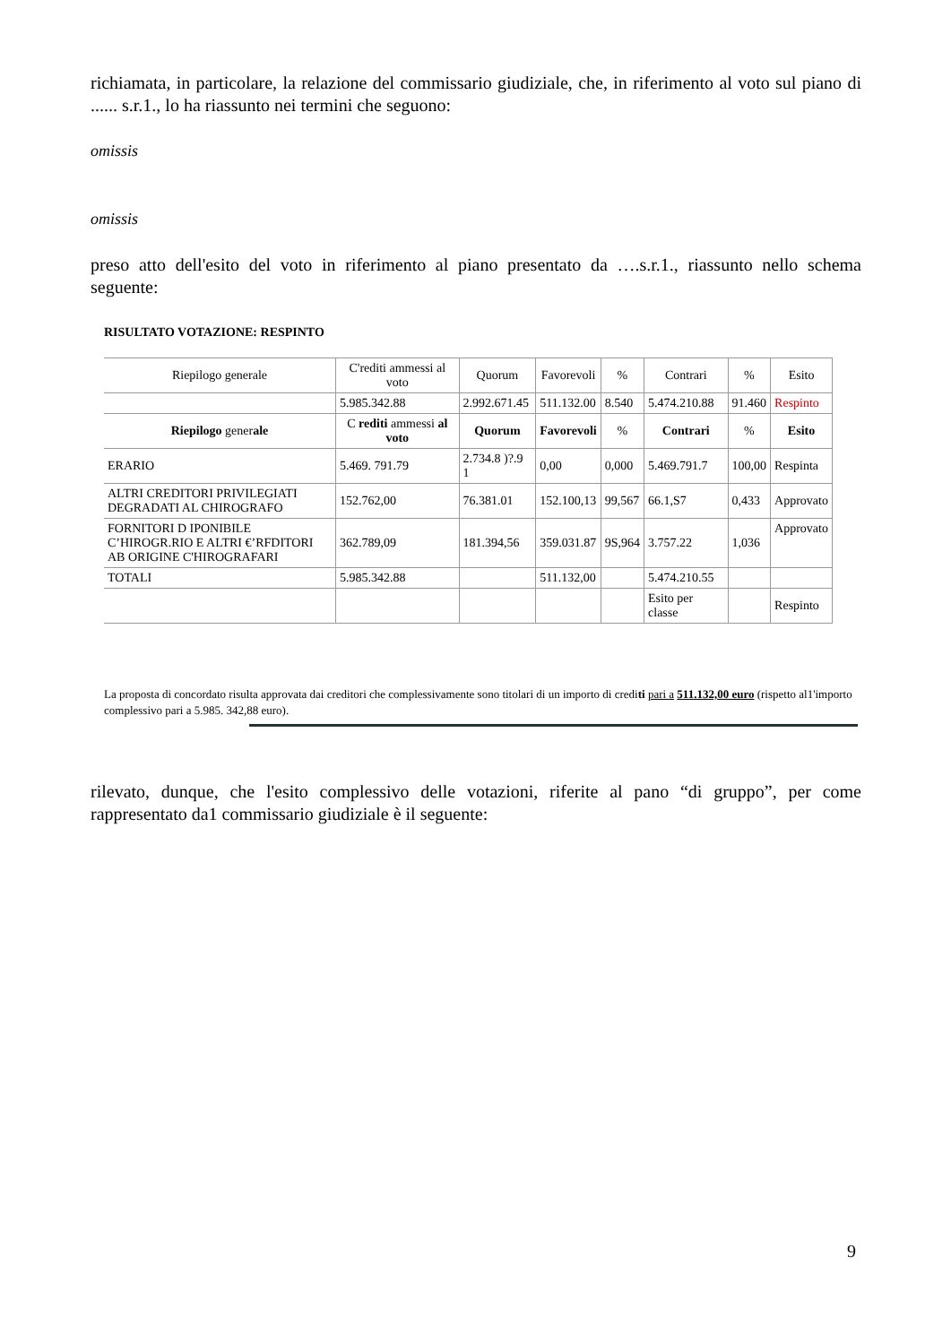richiamata, in particolare, la relazione del commissario giudiziale, che, in riferimento al voto sul piano di ...... s.r.1., lo ha riassunto nei termini che seguono:
omissis
omissis
preso atto dell'esito del voto in riferimento al piano presentato da ….s.r.1., riassunto nello schema seguente:
RISULTATO VOTAZIONE: RESPINTO
| Riepilogo generale | C'rediti ammessi al voto | Quorum | Favorevoli | % | Contrari | % | Esito |
| | 5.985.342.88 | 2.992.671.45 | 511.132.00 | 8.540 | 5.474.210.88 | 91.460 | Respinto |
| Riepilogo gener ale | C rediti ammessi al voto | Quorum | Favorevoli | % | Contrari | % | Esito |
| ERARIO | 5.469. 791.79 | 2.734.8 )?.9 1 | 0,00 | 0,000 | 5.469.791.7 | 100,00 | Respinta |
| ALTRI CREDITORI PRIVILEGIATI DEGRADATI AL CHIROGRAFO | 152.762,00 | 76.381.01 | 152.100,13 | 99,567 | 66.1,S7 | 0,433 | Approvato |
| FORNITORI D IPONIBILE C’HIROGR.RIO E ALTRI €’RFDITORI AB ORIGINE C'HIROGRAFARI | 362.789,09 | 181.394,56 | 359.031.87 | 9S,964 | 3.757.22 | 1,036 | Approvato |
| TOTALI | 5.985.342.88 | | 511.132,00 | | 5.474.210.55 | | |
| | | | | | Esito per classe | | Respinto |
La proposta di concordato risulta approvata dai creditori che complessivamente sono titolari di un importo di crediti pari a 511.132,00 euro (rispetto al1'importo complessivo pari a 5.985. 342,88 euro).
rilevato, dunque, che l'esito complessivo delle votazioni, riferite al pano “di gruppo”, per come rappresentato da1 commissario giudiziale è il seguente:
9